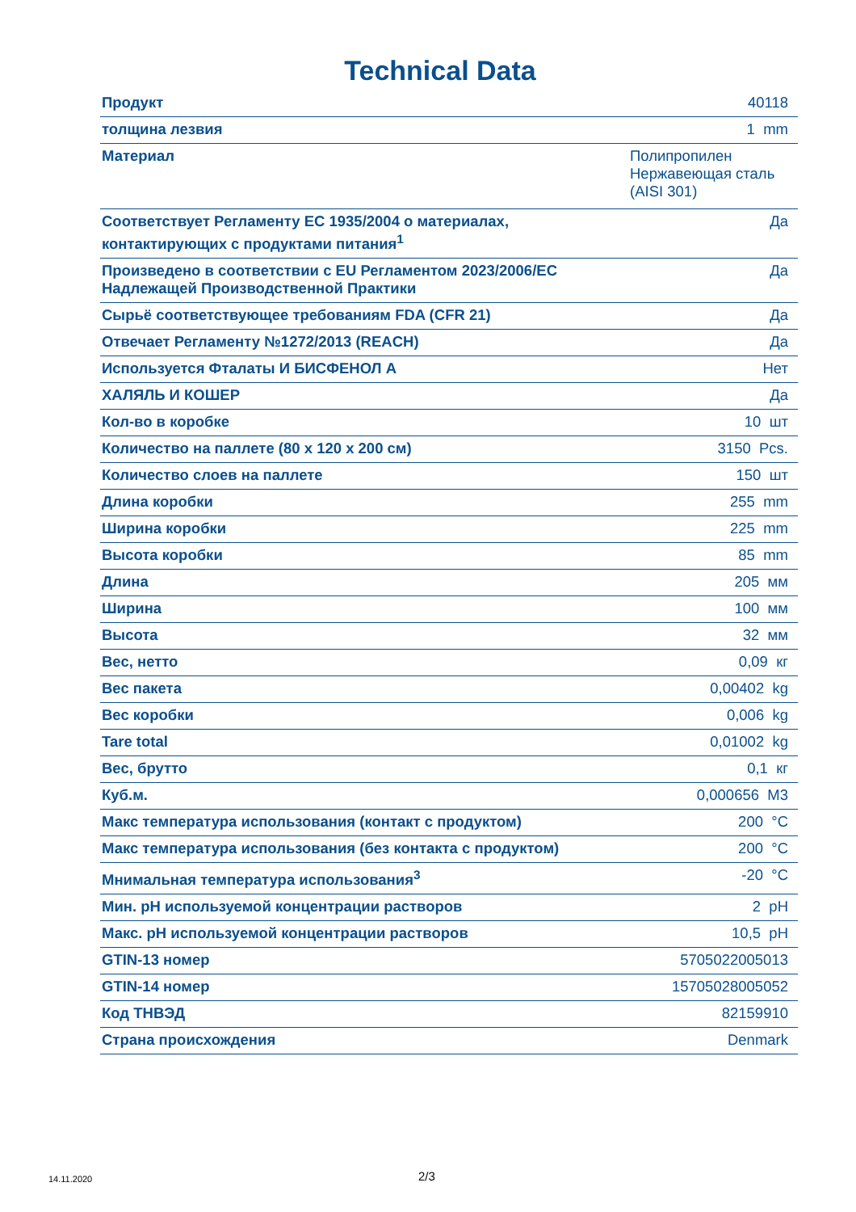Technical Data
| Продукт | 40118 |
| толщина лезвия | 1 mm |
| Материал | Полипропилен Нержавеющая сталь (AISI 301) |
| Соответствует Регламенту ЕС 1935/2004 о материалах, контактирующих с продуктами питания<sup>1</sup> | Да |
| Произведено в соответствии с EU Регламентом 2023/2006/ЕС Надлежащей Производственной Практики | Да |
| Сырьё соответствующее требованиям FDA (CFR 21) | Да |
| Отвечает Регламенту №1272/2013 (REACH) | Да |
| Используется Фталаты И БИСФЕНОЛ А | Нет |
| ХАЛЯЛЬ И КОШЕР | Да |
| Кол-во в коробке | 10 шт |
| Количество на паллете (80 x 120 x 200 см) | 3150 Pcs. |
| Количество слоев на паллете | 150 шт |
| Длина коробки | 255 mm |
| Ширина коробки | 225 mm |
| Высота коробки | 85 mm |
| Длина | 205 мм |
| Ширина | 100 мм |
| Высота | 32 мм |
| Вес, нетто | 0,09 кг |
| Вес пакета | 0,00402 kg |
| Вес коробки | 0,006 kg |
| Tare total | 0,01002 kg |
| Вес, брутто | 0,1 кг |
| Куб.м. | 0,000656 М3 |
| Макс температура использования (контакт с продуктом) | 200 °C |
| Макс температура использования (без контакта с продуктом) | 200 °C |
| Мнимальная температура использования<sup>3</sup> | -20 °C |
| Мин. pH используемой концентрации растворов | 2 pH |
| Макс. pH используемой концентрации растворов | 10,5 pH |
| GTIN-13 номер | 5705022005013 |
| GTIN-14 номер | 15705028005052 |
| Код ТНВЭД | 82159910 |
| Страна происхождения | Denmark |
14.11.2020 2/3